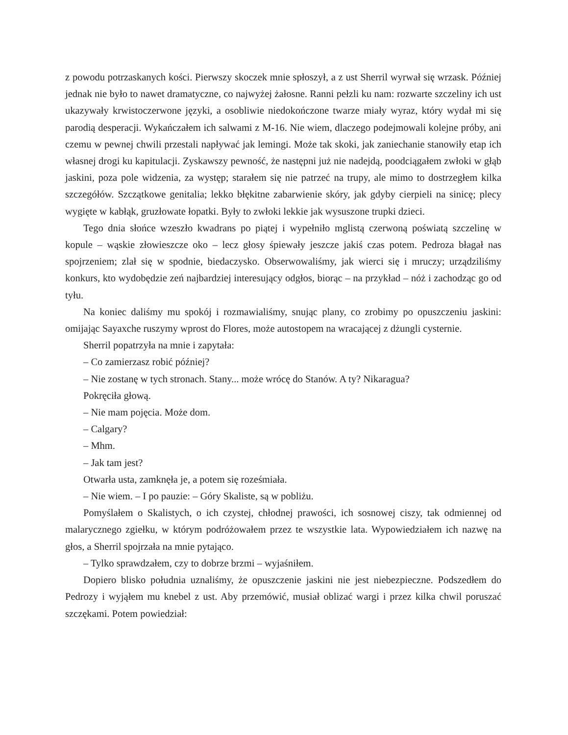z powodu potrzaskanych kości. Pierwszy skoczek mnie spłoszył, a z ust Sherril wyrwał się wrzask. Później jednak nie było to nawet dramatyczne, co najwyżej żałosne. Ranni pełzli ku nam: rozwarte szczeliny ich ust ukazywały krwistoczerwone języki, a osobliwie niedokończone twarze miały wyraz, który wydał mi się parodią desperacji. Wykańczałem ich salwami z M-16. Nie wiem, dlaczego podejmowali kolejne próby, ani czemu w pewnej chwili przestali napływać jak lemingi. Może tak skoki, jak zaniechanie stanowiły etap ich własnej drogi ku kapitulacji. Zyskawszy pewność, że następni już nie nadejdą, poodciągałem zwłoki w głąb jaskini, poza pole widzenia, za występ; starałem się nie patrzeć na trupy, ale mimo to dostrzegłem kilka szczegółów. Szczątkowe genitalia; lekko błękitne zabarwienie skóry, jak gdyby cierpieli na sinicę; plecy wygięte w kabłąk, gruzłowate łopatki. Były to zwłoki lekkie jak wysuszone trupki dzieci.
Tego dnia słońce wzeszło kwadrans po piątej i wypełniło mglistą czerwoną poświatą szczelinę w kopule – wąskie złowieszcze oko – lecz głosy śpiewały jeszcze jakiś czas potem. Pedroza błagał nas spojrzeniem; zlał się w spodnie, biedaczysko. Obserwowaliśmy, jak wierci się i mruczy; urządziliśmy konkurs, kto wydobędzie zeń najbardziej interesujący odgłos, biorąc – na przykład – nóż i zachodząc go od tyłu.
Na koniec daliśmy mu spokój i rozmawialiśmy, snując plany, co zrobimy po opuszczeniu jaskini: omijając Sayaxche ruszymy wprost do Flores, może autostopem na wracającej z dżungli cysternie.
Sherril popatrzyła na mnie i zapytała:
– Co zamierzasz robić później?
– Nie zostanę w tych stronach. Stany... może wrócę do Stanów. A ty? Nikaragua?
Pokręciła głową.
– Nie mam pojęcia. Może dom.
– Calgary?
– Mhm.
– Jak tam jest?
Otwarła usta, zamknęła je, a potem się roześmiała.
– Nie wiem. – I po pauzie: – Góry Skaliste, są w pobliżu.
Pomyślałem o Skalistych, o ich czystej, chłodnej prawości, ich sosnowej ciszy, tak odmiennej od malarycznego zgiełku, w którym podróżowałem przez te wszystkie lata. Wypowiedziałem ich nazwę na głos, a Sherril spojrzała na mnie pytająco.
– Tylko sprawdzałem, czy to dobrze brzmi – wyjaśniłem.
Dopiero blisko południa uznaliśmy, że opuszczenie jaskini nie jest niebezpieczne. Podszedłem do Pedrozy i wyjąłem mu knebel z ust. Aby przemówić, musiał oblizać wargi i przez kilka chwil poruszać szczękami. Potem powiedział: